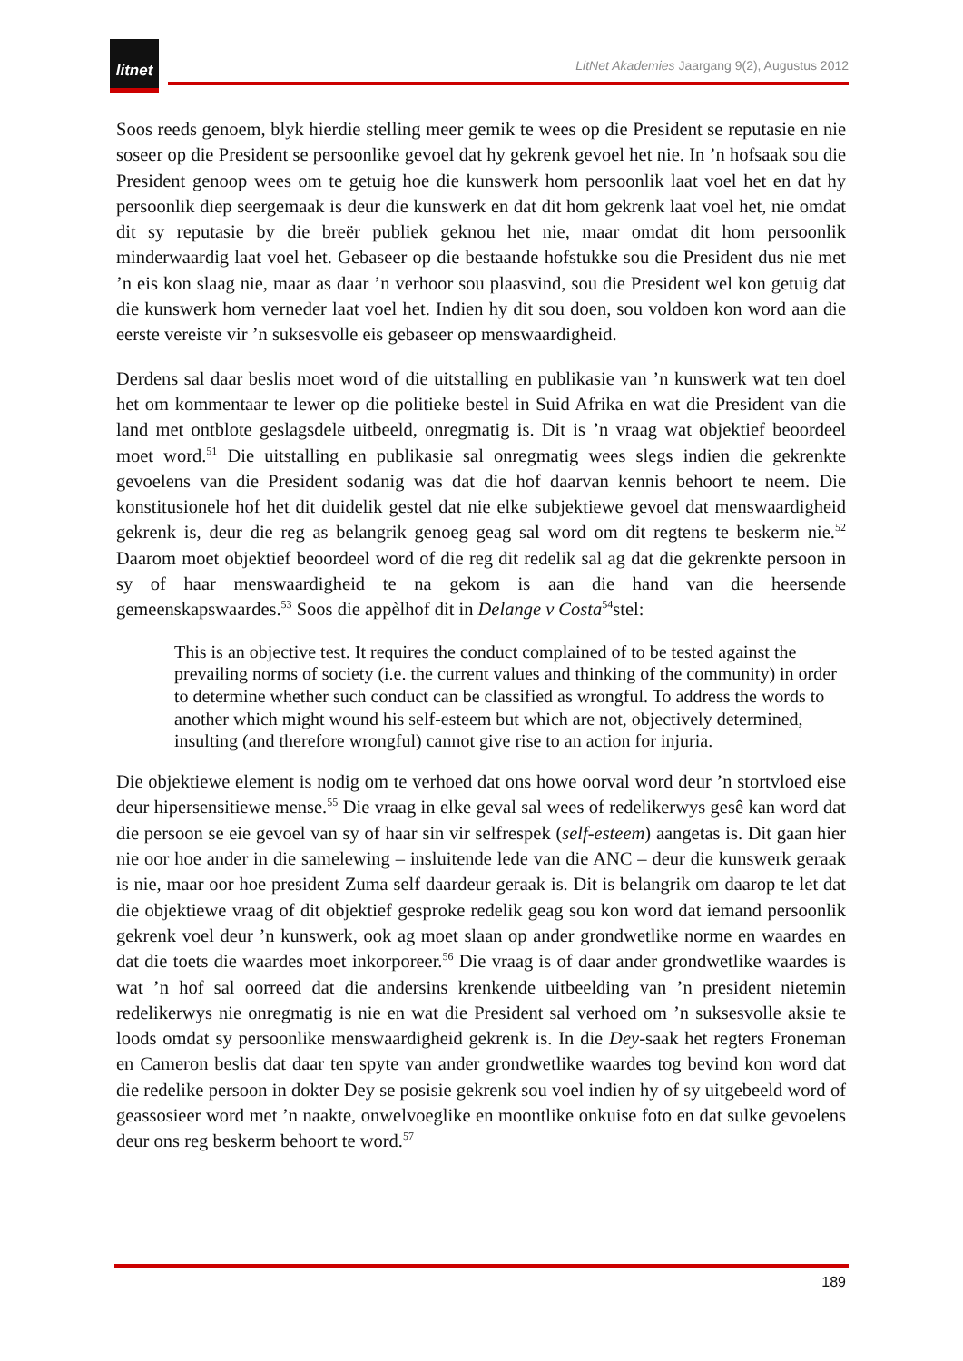litnet
LitNet Akademies Jaargang 9(2), Augustus 2012
Soos reeds genoem, blyk hierdie stelling meer gemik te wees op die President se reputasie en nie soseer op die President se persoonlike gevoel dat hy gekrenk gevoel het nie. In ’n hofsaak sou die President genoop wees om te getuig hoe die kunswerk hom persoonlik laat voel het en dat hy persoonlik diep seergemaak is deur die kunswerk en dat dit hom gekrenk laat voel het, nie omdat dit sy reputasie by die breër publiek geknou het nie, maar omdat dit hom persoonlik minderwaardig laat voel het. Gebaseer op die bestaande hofstukke sou die President dus nie met ’n eis kon slaag nie, maar as daar ’n verhoor sou plaasvind, sou die President wel kon getuig dat die kunswerk hom verneder laat voel het. Indien hy dit sou doen, sou voldoen kon word aan die eerste vereiste vir ’n suksesvolle eis gebaseer op menswaardigheid.
Derdens sal daar beslis moet word of die uitstalling en publikasie van ’n kunswerk wat ten doel het om kommentaar te lewer op die politieke bestel in Suid Afrika en wat die President van die land met ontblote geslagsdele uitbeeld, onregmatig is. Dit is ’n vraag wat objektief beoordeel moet word.<sup>51</sup> Die uitstalling en publikasie sal onregmatig wees slegs indien die gekrenkte gevoelens van die President sodanig was dat die hof daarvan kennis behoort te neem. Die konstitusionele hof het dit duidelik gestel dat nie elke subjektiewe gevoel dat menswaardigheid gekrenk is, deur die reg as belangrik genoeg geag sal word om dit regtens te beskerm nie.<sup>52</sup> Daarom moet objektief beoordeel word of die reg dit redelik sal ag dat die gekrenkte persoon in sy of haar menswaardigheid te na gekom is aan die hand van die heersende gemeenskapswaardes.<sup>53</sup> Soos die appèlhof dit in Delange v Costa<sup>54</sup>stel:
This is an objective test. It requires the conduct complained of to be tested against the prevailing norms of society (i.e. the current values and thinking of the community) in order to determine whether such conduct can be classified as wrongful. To address the words to another which might wound his self-esteem but which are not, objectively determined, insulting (and therefore wrongful) cannot give rise to an action for injuria.
Die objektiewe element is nodig om te verhoed dat ons howe oorval word deur ’n stortvloed eise deur hipersensitiewe mense.<sup>55</sup> Die vraag in elke geval sal wees of redelikerwys gesê kan word dat die persoon se eie gevoel van sy of haar sin vir selfrespek (self-esteem) aangetas is. Dit gaan hier nie oor hoe ander in die samelewing – insluitende lede van die ANC – deur die kunswerk geraak is nie, maar oor hoe president Zuma self daardeur geraak is. Dit is belangrik om daarop te let dat die objektiewe vraag of dit objektief gesproke redelik geag sou kon word dat iemand persoonlik gekrenk voel deur ’n kunswerk, ook ag moet slaan op ander grondwetlike norme en waardes en dat die toets die waardes moet inkorporeer.<sup>56</sup> Die vraag is of daar ander grondwetlike waardes is wat ’n hof sal oorreed dat die andersins krenkende uitbeelding van ’n president nietemin redelikerwys nie onregmatig is nie en wat die President sal verhoed om ’n suksesvolle aksie te loods omdat sy persoonlike menswaardigheid gekrenk is. In die Dey-saak het regters Froneman en Cameron beslis dat daar ten spyte van ander grondwetlike waardes tog bevind kon word dat die redelike persoon in dokter Dey se posisie gekrenk sou voel indien hy of sy uitgebeeld word of geassosieer word met ’n naakte, onwelvoeglike en moontlike onkuise foto en dat sulke gevoelens deur ons reg beskerm behoort te word.<sup>57</sup>
189